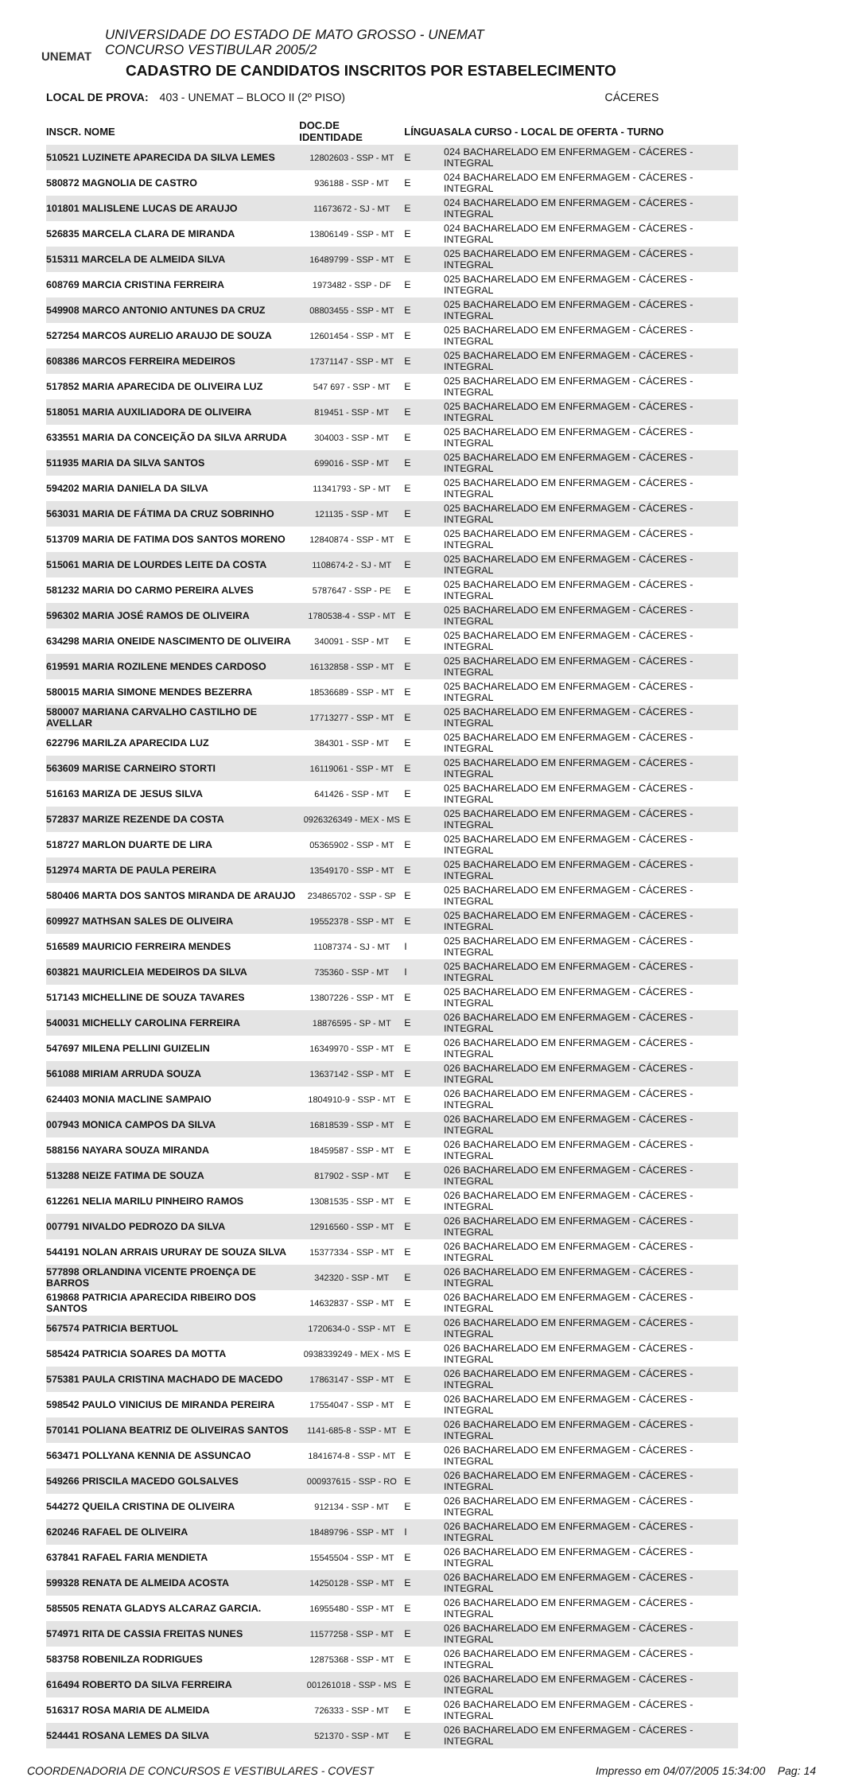UNEMAT
UNIVERSIDADE DO ESTADO DE MATO GROSSO - UNEMAT
CONCURSO VESTIBULAR 2005/2
CADASTRO DE CANDIDATOS INSCRITOS POR ESTABELECIMENTO
LOCAL DE PROVA: 403 - UNEMAT – BLOCO II (2º PISO) CÁCERES
| INSCR. NOME | DOC.DE IDENTIDADE | LÍNGUA | SALA CURSO - LOCAL DE OFERTA - TURNO |
| --- | --- | --- | --- |
| 510521 LUZINETE APARECIDA DA SILVA LEMES | 12802603 - SSP - MT | E | 024 BACHARELADO EM ENFERMAGEM - CÁCERES - INTEGRAL |
| 580872 MAGNOLIA DE CASTRO | 936188 - SSP - MT | E | 024 BACHARELADO EM ENFERMAGEM - CÁCERES - INTEGRAL |
| 101801 MALISLENE LUCAS DE ARAUJO | 11673672 - SJ - MT | E | 024 BACHARELADO EM ENFERMAGEM - CÁCERES - INTEGRAL |
| 526835 MARCELA CLARA DE MIRANDA | 13806149 - SSP - MT | E | 024 BACHARELADO EM ENFERMAGEM - CÁCERES - INTEGRAL |
| 515311 MARCELA DE ALMEIDA SILVA | 16489799 - SSP - MT | E | 025 BACHARELADO EM ENFERMAGEM - CÁCERES - INTEGRAL |
| 608769 MARCIA CRISTINA FERREIRA | 1973482 - SSP - DF | E | 025 BACHARELADO EM ENFERMAGEM - CÁCERES - INTEGRAL |
| 549908 MARCO ANTONIO ANTUNES DA CRUZ | 08803455 - SSP - MT | E | 025 BACHARELADO EM ENFERMAGEM - CÁCERES - INTEGRAL |
| 527254 MARCOS AURELIO ARAUJO DE SOUZA | 12601454 - SSP - MT | E | 025 BACHARELADO EM ENFERMAGEM - CÁCERES - INTEGRAL |
| 608386 MARCOS FERREIRA MEDEIROS | 17371147 - SSP - MT | E | 025 BACHARELADO EM ENFERMAGEM - CÁCERES - INTEGRAL |
| 517852 MARIA APARECIDA DE OLIVEIRA LUZ | 547 697 - SSP - MT | E | 025 BACHARELADO EM ENFERMAGEM - CÁCERES - INTEGRAL |
| 518051 MARIA AUXILIADORA DE OLIVEIRA | 819451 - SSP - MT | E | 025 BACHARELADO EM ENFERMAGEM - CÁCERES - INTEGRAL |
| 633551 MARIA DA CONCEIÇÃO DA SILVA ARRUDA | 304003 - SSP - MT | E | 025 BACHARELADO EM ENFERMAGEM - CÁCERES - INTEGRAL |
| 511935 MARIA DA SILVA SANTOS | 699016 - SSP - MT | E | 025 BACHARELADO EM ENFERMAGEM - CÁCERES - INTEGRAL |
| 594202 MARIA DANIELA DA SILVA | 11341793 - SP - MT | E | 025 BACHARELADO EM ENFERMAGEM - CÁCERES - INTEGRAL |
| 563031 MARIA DE FÁTIMA DA CRUZ SOBRINHO | 121135 - SSP - MT | E | 025 BACHARELADO EM ENFERMAGEM - CÁCERES - INTEGRAL |
| 513709 MARIA DE FATIMA DOS SANTOS MORENO | 12840874 - SSP - MT | E | 025 BACHARELADO EM ENFERMAGEM - CÁCERES - INTEGRAL |
| 515061 MARIA DE LOURDES LEITE DA COSTA | 1108674-2 - SJ - MT | E | 025 BACHARELADO EM ENFERMAGEM - CÁCERES - INTEGRAL |
| 581232 MARIA DO CARMO PEREIRA ALVES | 5787647 - SSP - PE | E | 025 BACHARELADO EM ENFERMAGEM - CÁCERES - INTEGRAL |
| 596302 MARIA JOSÉ RAMOS DE OLIVEIRA | 1780538-4 - SSP - MT | E | 025 BACHARELADO EM ENFERMAGEM - CÁCERES - INTEGRAL |
| 634298 MARIA ONEIDE NASCIMENTO DE OLIVEIRA | 340091 - SSP - MT | E | 025 BACHARELADO EM ENFERMAGEM - CÁCERES - INTEGRAL |
| 619591 MARIA ROZILENE MENDES CARDOSO | 16132858 - SSP - MT | E | 025 BACHARELADO EM ENFERMAGEM - CÁCERES - INTEGRAL |
| 580015 MARIA SIMONE MENDES BEZERRA | 18536689 - SSP - MT | E | 025 BACHARELADO EM ENFERMAGEM - CÁCERES - INTEGRAL |
| 580007 MARIANA CARVALHO CASTILHO DE AVELLAR | 17713277 - SSP - MT | E | 025 BACHARELADO EM ENFERMAGEM - CÁCERES - INTEGRAL |
| 622796 MARILZA APARECIDA LUZ | 384301 - SSP - MT | E | 025 BACHARELADO EM ENFERMAGEM - CÁCERES - INTEGRAL |
| 563609 MARISE CARNEIRO STORTI | 16119061 - SSP - MT | E | 025 BACHARELADO EM ENFERMAGEM - CÁCERES - INTEGRAL |
| 516163 MARIZA DE JESUS SILVA | 641426 - SSP - MT | E | 025 BACHARELADO EM ENFERMAGEM - CÁCERES - INTEGRAL |
| 572837 MARIZE REZENDE DA COSTA | 0926326349 - MEX - MS | E | 025 BACHARELADO EM ENFERMAGEM - CÁCERES - INTEGRAL |
| 518727 MARLON DUARTE DE LIRA | 05365902 - SSP - MT | E | 025 BACHARELADO EM ENFERMAGEM - CÁCERES - INTEGRAL |
| 512974 MARTA DE PAULA PEREIRA | 13549170 - SSP - MT | E | 025 BACHARELADO EM ENFERMAGEM - CÁCERES - INTEGRAL |
| 580406 MARTA DOS SANTOS MIRANDA DE ARAUJO | 234865702 - SSP - SP | E | 025 BACHARELADO EM ENFERMAGEM - CÁCERES - INTEGRAL |
| 609927 MATHSAN SALES DE OLIVEIRA | 19552378 - SSP - MT | E | 025 BACHARELADO EM ENFERMAGEM - CÁCERES - INTEGRAL |
| 516589 MAURICIO FERREIRA MENDES | 11087374 - SJ - MT | I | 025 BACHARELADO EM ENFERMAGEM - CÁCERES - INTEGRAL |
| 603821 MAURICLEIA MEDEIROS DA SILVA | 735360 - SSP - MT | I | 025 BACHARELADO EM ENFERMAGEM - CÁCERES - INTEGRAL |
| 517143 MICHELLINE DE SOUZA TAVARES | 13807226 - SSP - MT | E | 025 BACHARELADO EM ENFERMAGEM - CÁCERES - INTEGRAL |
| 540031 MICHELLY CAROLINA FERREIRA | 18876595 - SP - MT | E | 026 BACHARELADO EM ENFERMAGEM - CÁCERES - INTEGRAL |
| 547697 MILENA PELLINI GUIZELIN | 16349970 - SSP - MT | E | 026 BACHARELADO EM ENFERMAGEM - CÁCERES - INTEGRAL |
| 561088 MIRIAM ARRUDA SOUZA | 13637142 - SSP - MT | E | 026 BACHARELADO EM ENFERMAGEM - CÁCERES - INTEGRAL |
| 624403 MONIA MACLINE SAMPAIO | 1804910-9 - SSP - MT | E | 026 BACHARELADO EM ENFERMAGEM - CÁCERES - INTEGRAL |
| 007943 MONICA CAMPOS DA SILVA | 16818539 - SSP - MT | E | 026 BACHARELADO EM ENFERMAGEM - CÁCERES - INTEGRAL |
| 588156 NAYARA SOUZA MIRANDA | 18459587 - SSP - MT | E | 026 BACHARELADO EM ENFERMAGEM - CÁCERES - INTEGRAL |
| 513288 NEIZE FATIMA DE SOUZA | 817902 - SSP - MT | E | 026 BACHARELADO EM ENFERMAGEM - CÁCERES - INTEGRAL |
| 612261 NELIA MARILU PINHEIRO RAMOS | 13081535 - SSP - MT | E | 026 BACHARELADO EM ENFERMAGEM - CÁCERES - INTEGRAL |
| 007791 NIVALDO PEDROZO DA SILVA | 12916560 - SSP - MT | E | 026 BACHARELADO EM ENFERMAGEM - CÁCERES - INTEGRAL |
| 544191 NOLAN ARRAIS URURAY DE SOUZA SILVA | 15377334 - SSP - MT | E | 026 BACHARELADO EM ENFERMAGEM - CÁCERES - INTEGRAL |
| 577898 ORLANDINA VICENTE PROENÇA DE BARROS | 342320 - SSP - MT | E | 026 BACHARELADO EM ENFERMAGEM - CÁCERES - INTEGRAL |
| 619868 PATRICIA APARECIDA RIBEIRO DOS SANTOS | 14632837 - SSP - MT | E | 026 BACHARELADO EM ENFERMAGEM - CÁCERES - INTEGRAL |
| 567574 PATRICIA BERTUOL | 1720634-0 - SSP - MT | E | 026 BACHARELADO EM ENFERMAGEM - CÁCERES - INTEGRAL |
| 585424 PATRICIA SOARES DA MOTTA | 0938339249 - MEX - MS | E | 026 BACHARELADO EM ENFERMAGEM - CÁCERES - INTEGRAL |
| 575381 PAULA CRISTINA MACHADO DE MACEDO | 17863147 - SSP - MT | E | 026 BACHARELADO EM ENFERMAGEM - CÁCERES - INTEGRAL |
| 598542 PAULO VINICIUS DE MIRANDA PEREIRA | 17554047 - SSP - MT | E | 026 BACHARELADO EM ENFERMAGEM - CÁCERES - INTEGRAL |
| 570141 POLIANA BEATRIZ DE OLIVEIRAS SANTOS | 1141-685-8 - SSP - MT | E | 026 BACHARELADO EM ENFERMAGEM - CÁCERES - INTEGRAL |
| 563471 POLLYANA KENNIA DE ASSUNCAO | 1841674-8 - SSP - MT | E | 026 BACHARELADO EM ENFERMAGEM - CÁCERES - INTEGRAL |
| 549266 PRISCILA MACEDO GOLSALVES | 000937615 - SSP - RO | E | 026 BACHARELADO EM ENFERMAGEM - CÁCERES - INTEGRAL |
| 544272 QUEILA CRISTINA DE OLIVEIRA | 912134 - SSP - MT | E | 026 BACHARELADO EM ENFERMAGEM - CÁCERES - INTEGRAL |
| 620246 RAFAEL DE OLIVEIRA | 18489796 - SSP - MT | I | 026 BACHARELADO EM ENFERMAGEM - CÁCERES - INTEGRAL |
| 637841 RAFAEL FARIA MENDIETA | 15545504 - SSP - MT | E | 026 BACHARELADO EM ENFERMAGEM - CÁCERES - INTEGRAL |
| 599328 RENATA DE ALMEIDA ACOSTA | 14250128 - SSP - MT | E | 026 BACHARELADO EM ENFERMAGEM - CÁCERES - INTEGRAL |
| 585505 RENATA GLADYS ALCARAZ GARCIA. | 16955480 - SSP - MT | E | 026 BACHARELADO EM ENFERMAGEM - CÁCERES - INTEGRAL |
| 574971 RITA DE CASSIA FREITAS NUNES | 11577258 - SSP - MT | E | 026 BACHARELADO EM ENFERMAGEM - CÁCERES - INTEGRAL |
| 583758 ROBENILZA RODRIGUES | 12875368 - SSP - MT | E | 026 BACHARELADO EM ENFERMAGEM - CÁCERES - INTEGRAL |
| 616494 ROBERTO DA SILVA FERREIRA | 001261018 - SSP - MS | E | 026 BACHARELADO EM ENFERMAGEM - CÁCERES - INTEGRAL |
| 516317 ROSA MARIA DE ALMEIDA | 726333 - SSP - MT | E | 026 BACHARELADO EM ENFERMAGEM - CÁCERES - INTEGRAL |
| 524441 ROSANA LEMES DA SILVA | 521370 - SSP - MT | E | 026 BACHARELADO EM ENFERMAGEM - CÁCERES - INTEGRAL |
COORDENADORIA DE CONCURSOS E VESTIBULARES - COVEST Impresso em 04/07/2005 15:34:00 Pag: 14